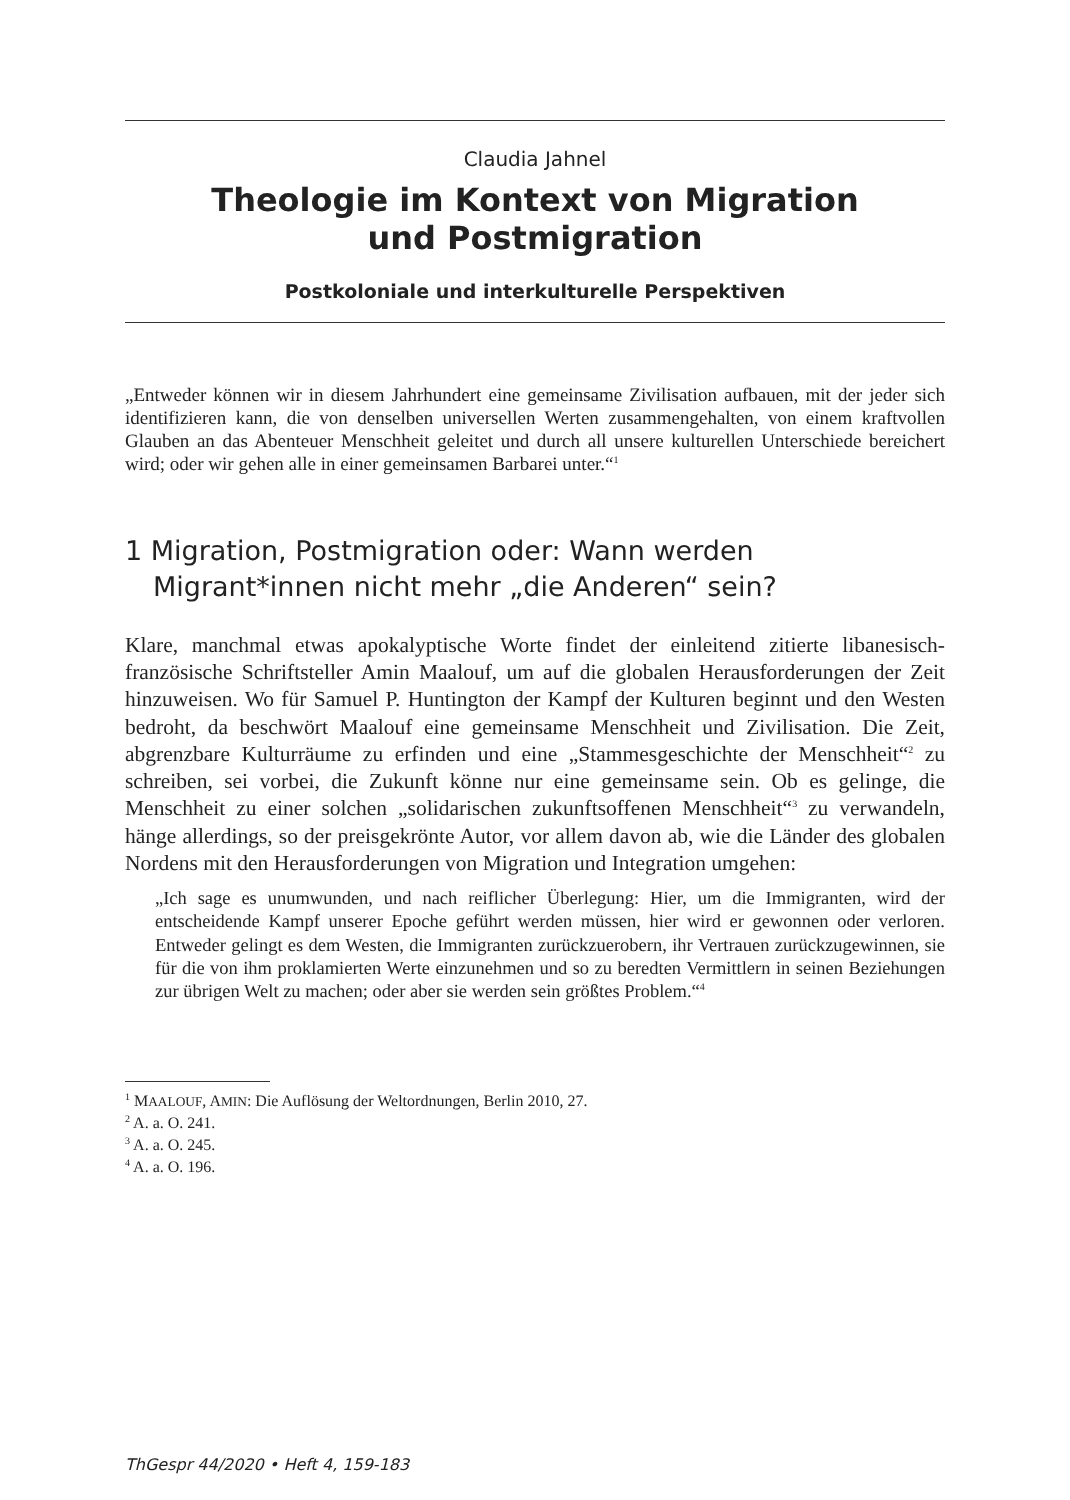Claudia Jahnel
Theologie im Kontext von Migration
und Postmigration
Postkoloniale und interkulturelle Perspektiven
„Entweder können wir in diesem Jahrhundert eine gemeinsame Zivilisation aufbauen, mit der jeder sich identifizieren kann, die von denselben universellen Werten zusammengehalten, von einem kraftvollen Glauben an das Abenteuer Menschheit geleitet und durch all unsere kulturellen Unterschiede bereichert wird; oder wir gehen alle in einer gemeinsamen Barbarei unter.“<sup>1</sup>
1 Migration, Postmigration oder: Wann werden Migrant*innen nicht mehr „die Anderen“ sein?
Klare, manchmal etwas apokalyptische Worte findet der einleitend zitierte libanesisch-französische Schriftsteller Amin Maalouf, um auf die globalen Herausforderungen der Zeit hinzuweisen. Wo für Samuel P. Huntington der Kampf der Kulturen beginnt und den Westen bedroht, da beschwört Maalouf eine gemeinsame Menschheit und Zivilisation. Die Zeit, abgrenzbare Kulturräume zu erfinden und eine „Stammesgeschichte der Menschheit“<sup>2</sup> zu schreiben, sei vorbei, die Zukunft könne nur eine gemeinsame sein. Ob es gelinge, die Menschheit zu einer solchen „solidarischen zukunftsoffenen Menschheit“<sup>3</sup> zu verwandeln, hänge allerdings, so der preisgekrönte Autor, vor allem davon ab, wie die Länder des globalen Nordens mit den Herausforderungen von Migration und Integration umgehen:
„Ich sage es unumwunden, und nach reiflicher Überlegung: Hier, um die Immigranten, wird der entscheidende Kampf unserer Epoche geführt werden müssen, hier wird er gewonnen oder verloren. Entweder gelingt es dem Westen, die Immigranten zurückzuerobern, ihr Vertrauen zurückzugewinnen, sie für die von ihm proklamierten Werte einzunehmen und so zu beredten Vermittlern in seinen Beziehungen zur übrigen Welt zu machen; oder aber sie werden sein größtes Problem.“<sup>4</sup>
<sup>1</sup> MAALOUF, AMIN: Die Auflösung der Weltordnungen, Berlin 2010, 27.
<sup>2</sup> A. a. O. 241.
<sup>3</sup> A. a. O. 245.
<sup>4</sup> A. a. O. 196.
ThGespr 44/2020 • Heft 4, 159-183